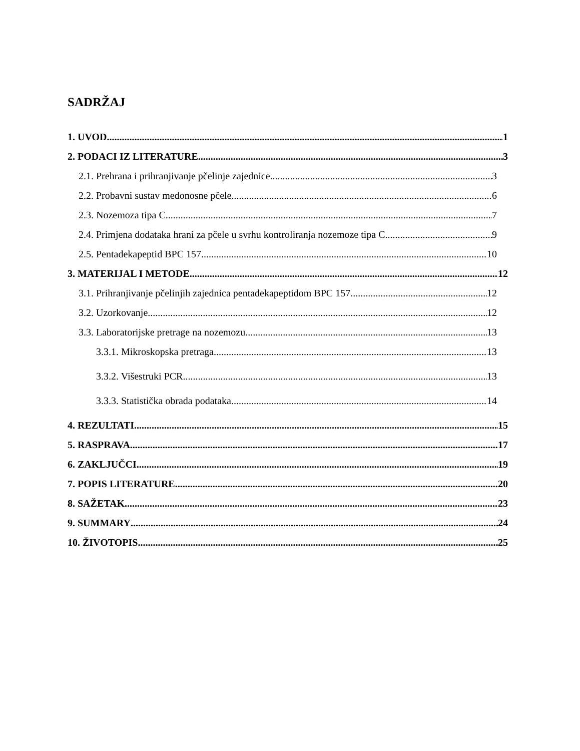SADRŽAJ
1. UVOD 1
2. PODACI IZ LITERATURE 3
2.1. Prehrana i prihranjivanje pčelinje zajednice 3
2.2. Probavni sustav medonosne pčele 6
2.3. Nozemoza tipa C 7
2.4. Primjena dodataka hrani za pčele u svrhu kontroliranja nozemoze tipa C 9
2.5. Pentadekapeptid BPC 157 10
3. MATERIJAL I METODE 12
3.1. Prihranjivanje pčelinjih zajednica pentadekapeptidom BPC 157 12
3.2. Uzorkovanje 12
3.3. Laboratorijske pretrage na nozemozu 13
3.3.1. Mikroskopska pretraga 13
3.3.2. Višestruki PCR 13
3.3.3. Statistička obrada podataka 14
4. REZULTATI 15
5. RASPRAVA 17
6. ZAKLJUČCI 19
7. POPIS LITERATURE 20
8. SAŽETAK 23
9. SUMMARY 24
10. ŽIVOTOPIS 25